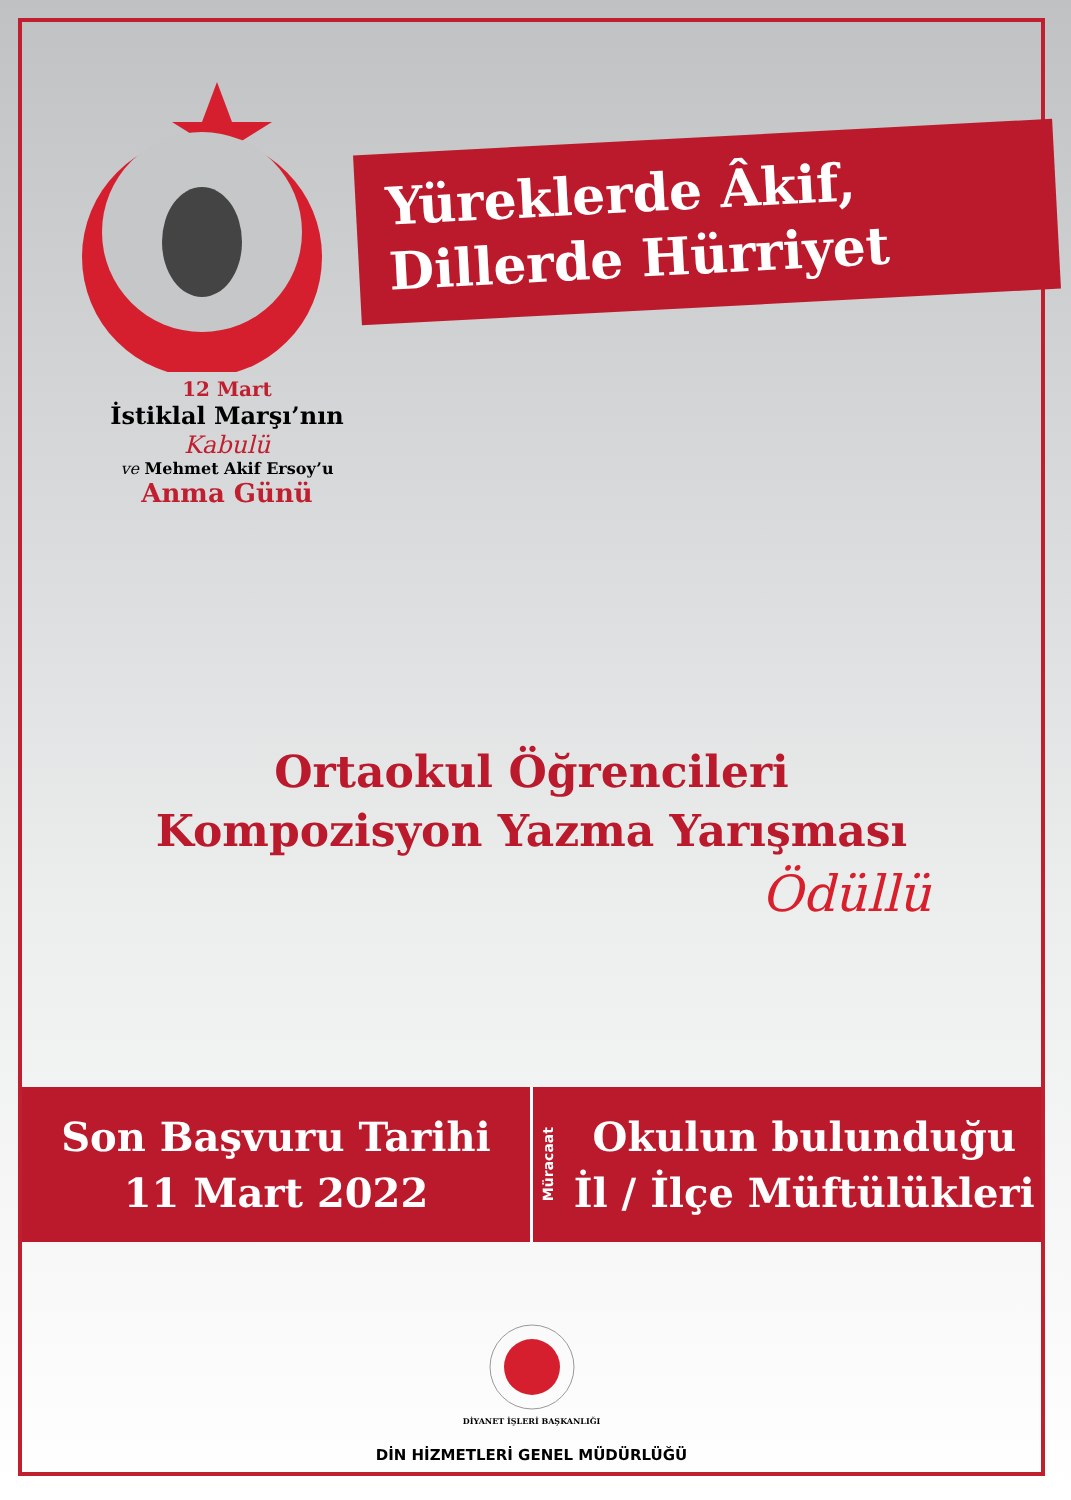12 Mart
İstiklal Marşı’nın Kabulü
ve Mehmet Akif Ersoy’u
Anma Günü
Yüreklerde Âkif,
Dillerde Hürriyet
Ortaokul Öğrencileri
Kompozisyon Yazma Yarışması
Ödüllü
Son Başvuru Tarihi
11 Mart 2022
Müracaat Okulun bulunduğu
İl / İlçe Müftülükleri
DİYANET İŞLERİ BAŞKANLIĞI
DİN HİZMETLERİ GENEL MÜDÜRLÜĞÜ